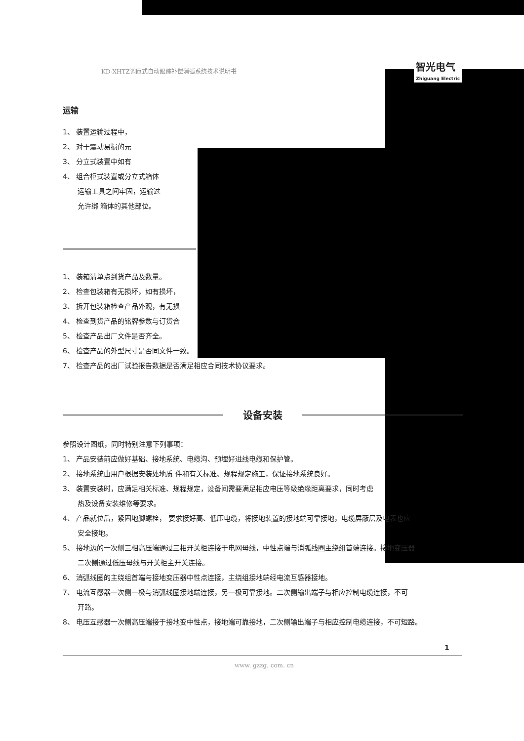KD-XHTZ调匝式自动跟踪补偿消弧系统技术说明书
智光电气
Zhiguang Electric
运输
1、 装置运输过程中，
2、 对于震动易损的元
3、 分立式装置中如有
4、 组合柜式装置或分立式箱体
运输工具之间牢固，运输过
允许绑 箱体的其他部位。
1、 装箱清单点到货产品及数量。
2、 检查包装箱有无损坏，如有损坏，
3、 拆开包装箱检查产品外观，有无损
4、 检查到货产品的铭牌参数与订货合
5、 检查产品出厂文件是否齐全。
6、 检查产品的外型尺寸是否同文件一致。
7、 检查产品的出厂试验报告数据是否满足相应合同技术协议要求。
设备安装
参照设计图纸，同时特别注意下列事项：
1、 产品安装前应做好基础、接地系统、电缆沟、预埋好进线电缆和保护管。
2、 接地系统由用户根据安装处地质 件和有关标准、规程规定施工，保证接地系统良好。
3、 装置安装时，应满足相关标准、规程规定，设备间需要满足相应电压等级绝缘距离要求，同时考虑
热及设备安装维修等要求。
4、 产品就位后，紧固地脚螺栓， 要求接好高、低压电缆，将接地装置的接地端可靠接地，电缆屏蔽层及电表也应
安全接地。
5、 接地边的一次侧三相高压端通过三相开关柜连接于电网母线，中性点端与消弧线圈主绕组首端连接。接地变压器
二次侧通过低压母线与开关柜主开关连接。
6、 消弧线圈的主绕组首端与接地变压器中性点连接，主绕组接地端经电流互感器接地。
7、 电流互感器一次侧一极与消弧线圈接地端连接，另一极可靠接地。二次侧输出端子与相应控制电缆连接，不可
开路。
8、 电压互感器一次侧高压端接于接地变中性点，接地端可靠接地，二次侧输出端子与相应控制电缆连接，不可短路。
1
www. gzzg. com. cn